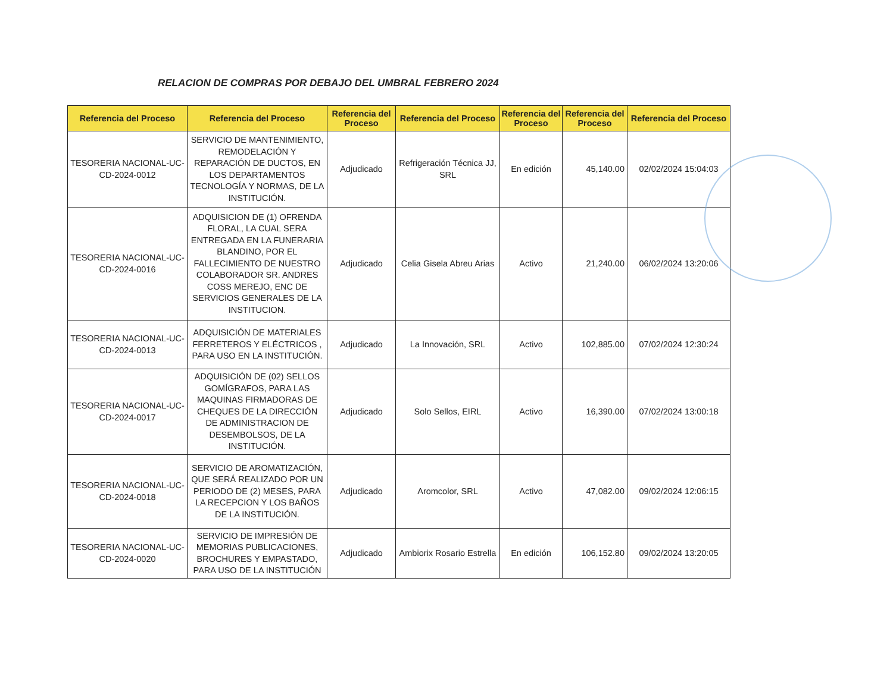RELACION DE COMPRAS POR DEBAJO DEL UMBRAL FEBRERO 2024
| Referencia del Proceso | Referencia del Proceso | Referencia del Proceso | Referencia del Proceso | Referencia del Proceso | Referencia del Proceso | Referencia del Proceso |
| --- | --- | --- | --- | --- | --- | --- |
| TESORERIA NACIONAL-UC-CD-2024-0012 | SERVICIO DE MANTENIMIENTO, REMODELACIÓN Y REPARACIÓN DE DUCTOS, EN LOS DEPARTAMENTOS TECNOLOGÍA Y NORMAS, DE LA INSTITUCIÓN. | Adjudicado | Refrigeración Técnica JJ, SRL | En edición | 45,140.00 | 02/02/2024 15:04:03 |
| TESORERIA NACIONAL-UC-CD-2024-0016 | ADQUISICION DE (1) OFRENDA FLORAL, LA CUAL SERA ENTREGADA EN LA FUNERARIA BLANDINO, POR EL FALLECIMIENTO DE NUESTRO COLABORADOR SR. ANDRES COSS MEREJO, ENC DE SERVICIOS GENERALES DE LA INSTITUCION. | Adjudicado | Celia Gisela Abreu Arias | Activo | 21,240.00 | 06/02/2024 13:20:06 |
| TESORERIA NACIONAL-UC-CD-2024-0013 | ADQUISICIÓN DE MATERIALES FERRETEROS Y ELÉCTRICOS , PARA USO EN LA INSTITUCIÓN. | Adjudicado | La Innovación, SRL | Activo | 102,885.00 | 07/02/2024 12:30:24 |
| TESORERIA NACIONAL-UC-CD-2024-0017 | ADQUISICIÓN DE (02) SELLOS GOMÍGRAFOS, PARA LAS MAQUINAS FIRMADORAS DE CHEQUES DE LA DIRECCIÓN DE ADMINISTRACION DE DESEMBOLSOS, DE LA INSTITUCIÓN. | Adjudicado | Solo Sellos, EIRL | Activo | 16,390.00 | 07/02/2024 13:00:18 |
| TESORERIA NACIONAL-UC-CD-2024-0018 | SERVICIO DE AROMATIZACIÓN, QUE SERÁ REALIZADO POR UN PERIODO DE (2) MESES, PARA LA RECEPCION Y LOS BAÑOS DE LA INSTITUCIÓN. | Adjudicado | Aromcolor, SRL | Activo | 47,082.00 | 09/02/2024 12:06:15 |
| TESORERIA NACIONAL-UC-CD-2024-0020 | SERVICIO DE IMPRESIÓN DE MEMORIAS PUBLICACIONES, BROCHURES Y EMPASTADO, PARA USO DE LA INSTITUCIÓN | Adjudicado | Ambiorix Rosario Estrella | En edición | 106,152.80 | 09/02/2024 13:20:05 |